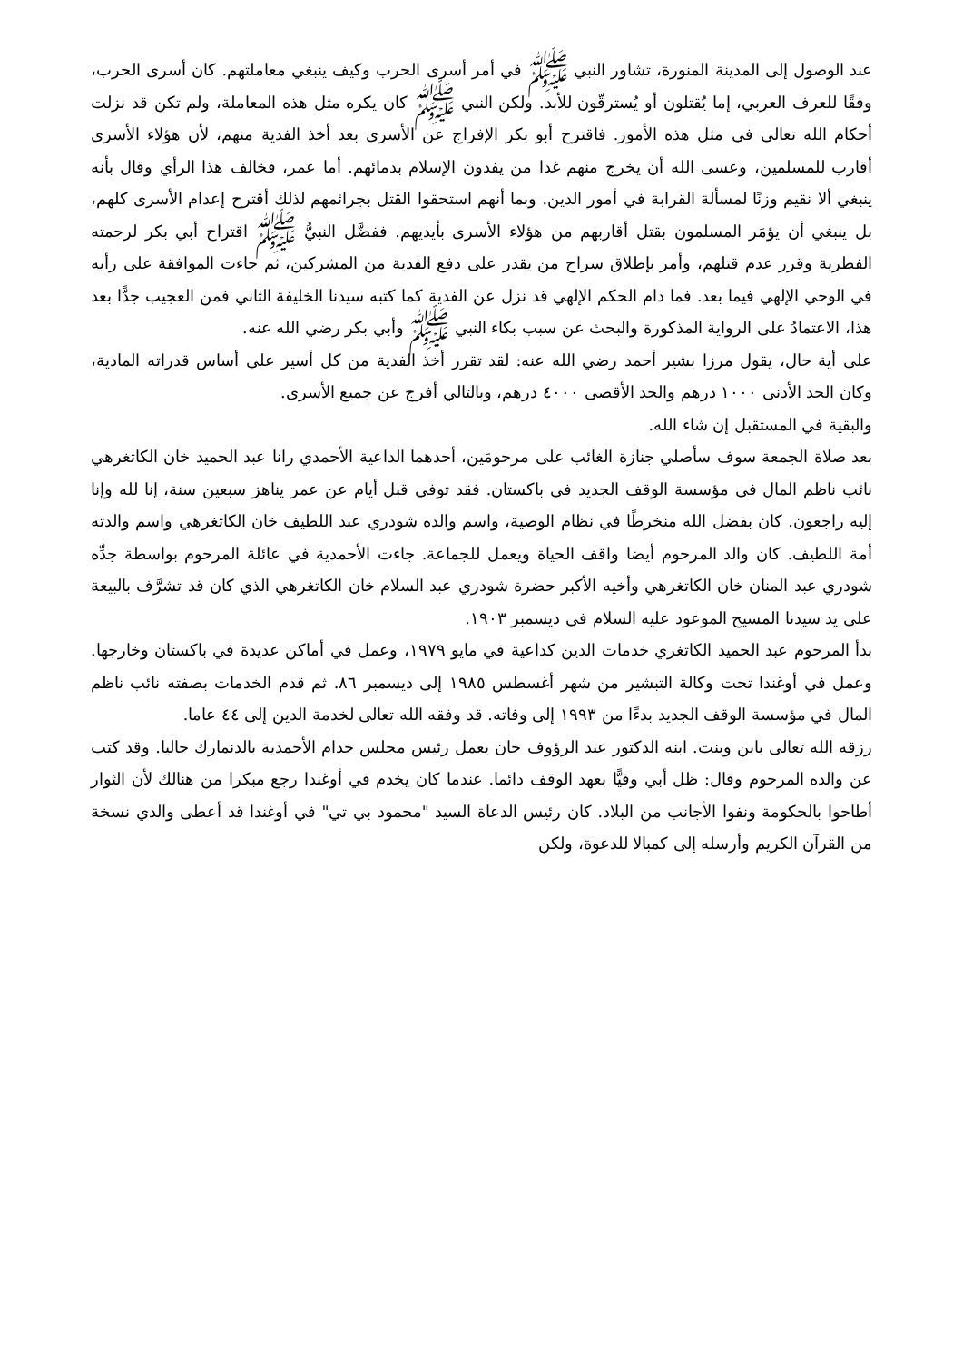عند الوصول إلى المدينة المنورة، تشاور النبي ﷺ في أمر أسرى الحرب وكيف ينبغي معاملتهم. كان أسرى الحرب، وفقًا للعرف العربي، إما يُقتلون أو يُسترقّون للأبد. ولكن النبي ﷺ كان يكره مثل هذه المعاملة، ولم تكن قد نزلت أحكام الله تعالى في مثل هذه الأمور. فاقترح أبو بكر الإفراج عن الأسرى بعد أخذ الفدية منهم، لأن هؤلاء الأسرى أقارب للمسلمين، وعسى الله أن يخرج منهم غدا من يفدون الإسلام بدمائهم. أما عمر، فخالف هذا الرأي وقال بأنه ينبغي ألا نقيم وزنًا لمسألة القرابة في أمور الدين. وبما أنهم استحقوا القتل بجرائمهم لذلك أقترح إعدام الأسرى كلهم، بل ينبغي أن يؤمَر المسلمون بقتل أقاربهم من هؤلاء الأسرى بأيديهم. ففضَّل النبيُّ ﷺ اقتراح أبي بكر لرحمته الفطرية وقرر عدم قتلهم، وأمر بإطلاق سراح من يقدر على دفع الفدية من المشركين، ثم جاءت الموافقة على رأيه في الوحي الإلهي فيما بعد. فما دام الحكم الإلهي قد نزل عن الفدية كما كتبه سيدنا الخليفة الثاني فمن العجيب جدًّا بعد هذا، الاعتمادُ على الرواية المذكورة والبحث عن سبب بكاء النبي ﷺ وأبي بكر رضي الله عنه.
على أية حال، يقول مرزا بشير أحمد رضي الله عنه: لقد تقرر أخذ الفدية من كل أسير على أساس قدراته المادية، وكان الحد الأدنى ١٠٠٠ درهم والحد الأقصى ٤٠٠٠ درهم، وبالتالي أفرج عن جميع الأسرى.
والبقية في المستقبل إن شاء الله.
بعد صلاة الجمعة سوف سأصلي جنازة الغائب على مرحومَين، أحدهما الداعية الأحمدي رانا عبد الحميد خان الكاتغرهي نائب ناظم المال في مؤسسة الوقف الجديد في باكستان. فقد توفي قبل أيام عن عمر يناهز سبعين سنة، إنا لله وإنا إليه راجعون. كان بفضل الله منخرطًا في نظام الوصية، واسم والده شودري عبد اللطيف خان الكاتغرهي واسم والدته أمة اللطيف. كان والد المرحوم أيضا واقف الحياة ويعمل للجماعة. جاءت الأحمدية في عائلة المرحوم بواسطة جدِّه شودري عبد المنان خان الكاتغرهي وأخيه الأكبر حضرة شودري عبد السلام خان الكاتغرهي الذي كان قد تشرَّف بالبيعة على يد سيدنا المسيح الموعود عليه السلام في ديسمبر ١٩٠٣.
بدأ المرحوم عبد الحميد الكاتغري خدمات الدين كداعية في مايو ١٩٧٩، وعمل في أماكن عديدة في باكستان وخارجها. وعمل في أوغندا تحت وكالة التبشير من شهر أغسطس ١٩٨٥ إلى ديسمبر ٨٦. ثم قدم الخدمات بصفته نائب ناظم المال في مؤسسة الوقف الجديد بدءًا من ١٩٩٣ إلى وفاته. قد وفقه الله تعالى لخدمة الدين إلى ٤٤ عاما.
رزقه الله تعالى بابن وبنت. ابنه الدكتور عبد الرؤوف خان يعمل رئيس مجلس خدام الأحمدية بالدنمارك حاليا. وقد كتب عن والده المرحوم وقال: ظل أبي وفيًّا بعهد الوقف دائما. عندما كان يخدم في أوغندا رجع مبكرا من هنالك لأن الثوار أطاحوا بالحكومة ونفوا الأجانب من البلاد. كان رئيس الدعاة السيد "محمود بي تي" في أوغندا قد أعطى والدي نسخة من القرآن الكريم وأرسله إلى كمبالا للدعوة، ولكن